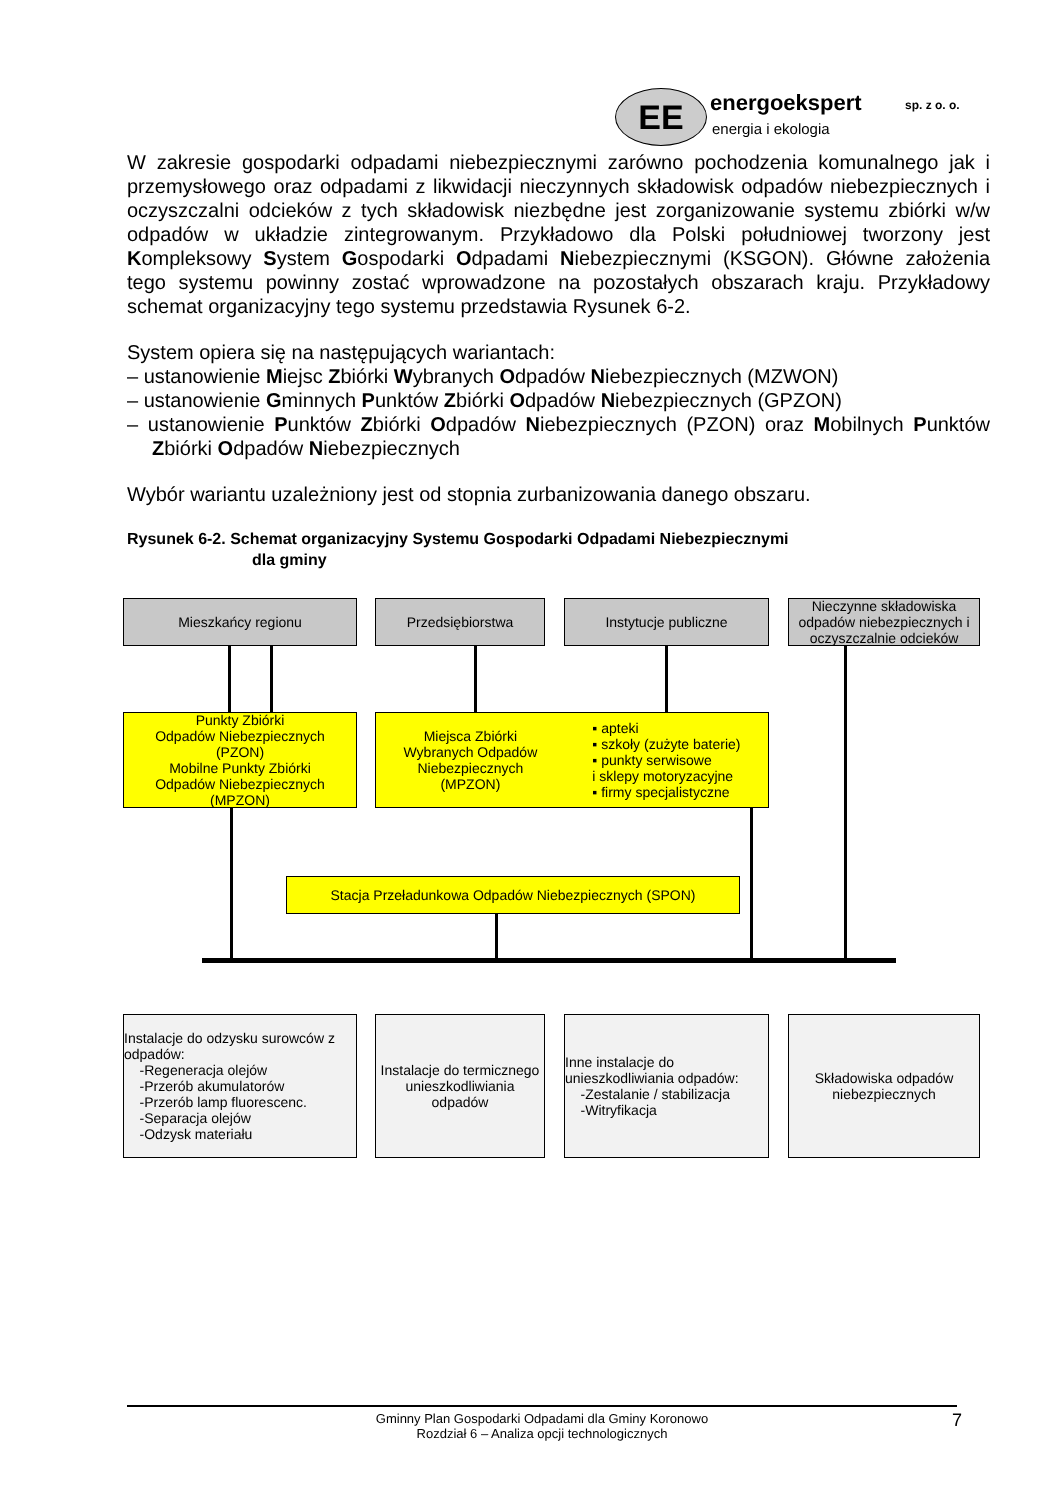EE energoekspert sp. z o. o.
energia i ekologia
W zakresie gospodarki odpadami niebezpiecznymi zarówno pochodzenia komunalnego jak i przemysłowego oraz odpadami z likwidacji nieczynnych składowisk odpadów niebezpiecznych i oczyszczalni odcieków z tych składowisk niezbędne jest zorganizowanie systemu zbiórki w/w odpadów w układzie zintegrowanym. Przykładowo dla Polski południowej tworzony jest Kompleksowy System Gospodarki Odpadami Niebezpiecznymi (KSGON). Główne założenia tego systemu powinny zostać wprowadzone na pozostałych obszarach kraju. Przykładowy schemat organizacyjny tego systemu przedstawia Rysunek 6-2.
System opiera się na następujących wariantach:
– ustanowienie Miejsc Zbiórki Wybranych Odpadów Niebezpiecznych (MZWON)
– ustanowienie Gminnych Punktów Zbiórki Odpadów Niebezpiecznych (GPZON)
– ustanowienie Punktów Zbiórki Odpadów Niebezpiecznych (PZON) oraz Mobilnych Punktów Zbiórki Odpadów Niebezpiecznych
Wybór wariantu uzależniony jest od stopnia zurbanizowania danego obszaru.
Rysunek 6-2. Schemat organizacyjny Systemu Gospodarki Odpadami Niebezpiecznymi
dla gminy
Mieszkańcy regionu Przedsiębiorstwa Instytucje publiczne
Nieczynne składowiska odpadów niebezpiecznych i oczyszczalnie odcieków
Punkty Zbiórki
Odpadów Niebezpiecznych
(PZON)
Mobilne Punkty Zbiórki
Odpadów Niebezpiecznych
(MPZON)
Miejsca Zbiórki
Wybranych Odpadów
Niebezpiecznych
(MPZON)
▪ apteki
▪ szkoły (zużyte baterie)
▪ punkty serwisowe
i sklepy motoryzacyjne
▪ firmy specjalistyczne
Stacja Przeładunkowa Odpadów Niebezpiecznych (SPON)
Instalacje do odzysku surowców z odpadów:
-Regeneracja olejów
-Przerób akumulatorów
-Przerób lamp fluorescenc.
-Separacja olejów
-Odzysk materiału
Instalacje do termicznego unieszkodliwiania odpadów
Inne instalacje do unieszkodliwiania odpadów:
-Zestalanie / stabilizacja
-Witryfikacja
Składowiska odpadów niebezpiecznych
Gminny Plan Gospodarki Odpadami dla Gminy Koronowo
Rozdział 6 – Analiza opcji technologicznych
7